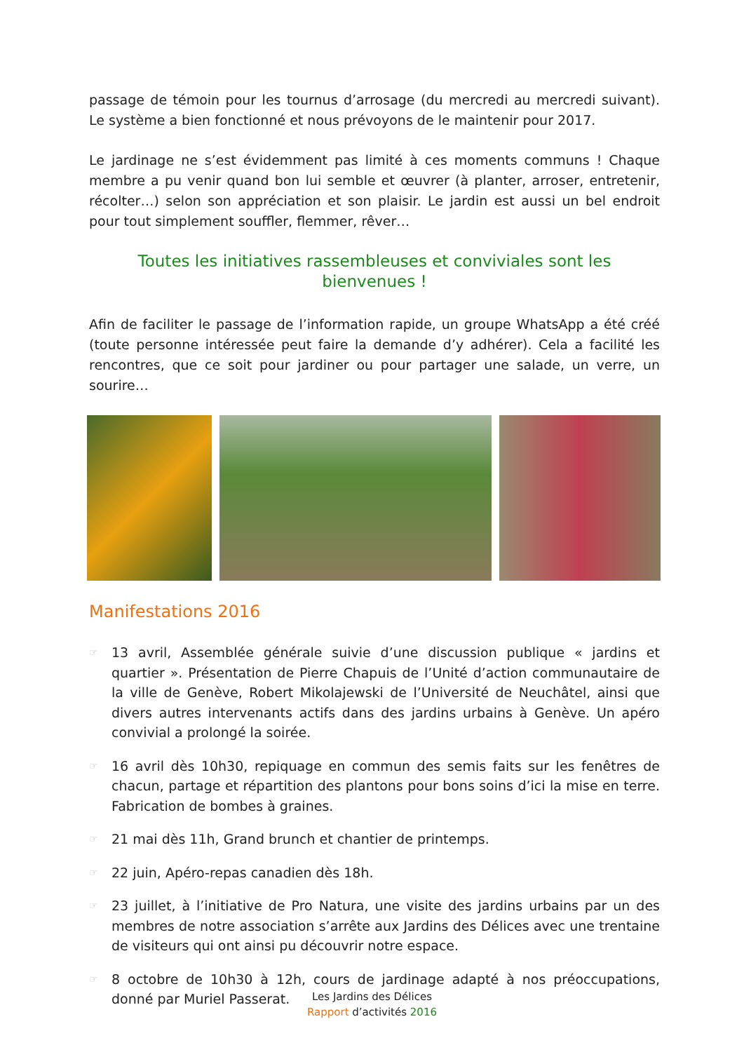passage de témoin pour les tournus d’arrosage (du mercredi au mercredi suivant). Le système a bien fonctionné et nous prévoyons de le maintenir pour 2017.
Le jardinage ne s’est évidemment pas limité à ces moments communs ! Chaque membre a pu venir quand bon lui semble et œuvrer (à planter, arroser, entretenir, récolter…) selon son appréciation et son plaisir. Le jardin est aussi un bel endroit pour tout simplement souffler, flemmer, rêver…
Toutes les initiatives rassembleuses et conviviales sont les bienvenues !
Afin de faciliter le passage de l’information rapide, un groupe WhatsApp a été créé (toute personne intéressée peut faire la demande d’y adhérer). Cela a facilité les rencontres, que ce soit pour jardiner ou pour partager une salade, un verre, un sourire…
Manifestations 2016
☞ 13 avril, Assemblée générale suivie d’une discussion publique « jardins et quartier ». Présentation de Pierre Chapuis de l’Unité d’action communautaire de la ville de Genève, Robert Mikolajewski de l’Université de Neuchâtel, ainsi que divers autres intervenants actifs dans des jardins urbains à Genève. Un apéro convivial a prolongé la soirée.
☞ 16 avril dès 10h30, repiquage en commun des semis faits sur les fenêtres de chacun, partage et répartition des plantons pour bons soins d’ici la mise en terre. Fabrication de bombes à graines.
☞ 21 mai dès 11h, Grand brunch et chantier de printemps.
☞ 22 juin, Apéro-repas canadien dès 18h.
☞ 23 juillet, à l’initiative de Pro Natura, une visite des jardins urbains par un des membres de notre association s’arrête aux Jardins des Délices avec une trentaine de visiteurs qui ont ainsi pu découvrir notre espace.
☞ 8 octobre de 10h30 à 12h, cours de jardinage adapté à nos préoccupations, donné par Muriel Passerat.
Les Jardins des Délices
Rapport d’activités 2016